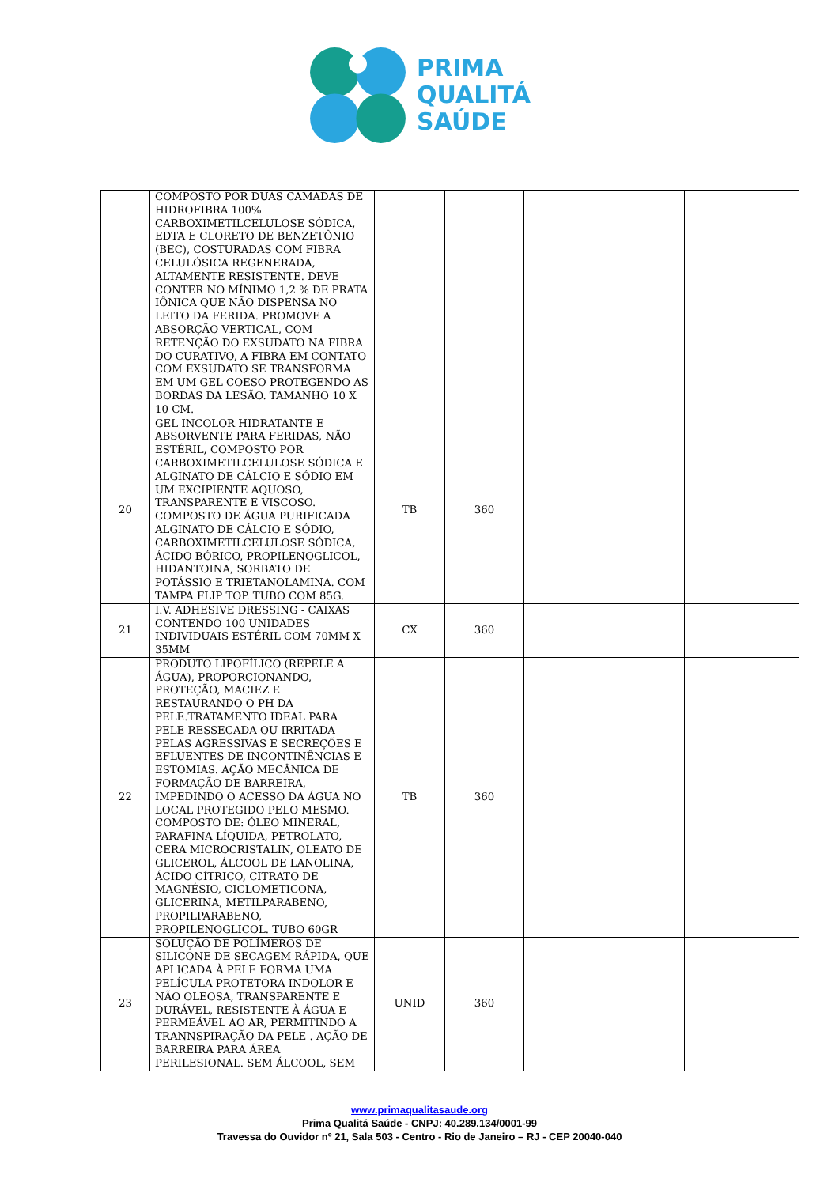PRIMA
QUALITÁ
SAÚDE
| | COMPOSTO POR DUAS CAMADAS DE HIDROFIBRA 100% CARBOXIMETILCELULOSE SÓDICA, EDTA E CLORETO DE BENZETÔNIO (BEC), COSTURADAS COM FIBRA CELULÓSICA REGENERADA, ALTAMENTE RESISTENTE. DEVE CONTER NO MÍNIMO 1,2 % DE PRATA IÔNICA QUE NÃO DISPENSA NO LEITO DA FERIDA. PROMOVE A ABSORÇÃO VERTICAL, COM RETENÇÃO DO EXSUDATO NA FIBRA DO CURATIVO, A FIBRA EM CONTATO COM EXSUDATO SE TRANSFORMA EM UM GEL COESO PROTEGENDO AS BORDAS DA LESÃO. TAMANHO 10 X 10 CM. | | | | | |
| 20 | GEL INCOLOR HIDRATANTE E ABSORVENTE PARA FERIDAS, NÃO ESTÉRIL, COMPOSTO POR CARBOXIMETILCELULOSE SÓDICA E ALGINATO DE CÁLCIO E SÓDIO EM UM EXCIPIENTE AQUOSO, TRANSPARENTE E VISCOSO. COMPOSTO DE ÁGUA PURIFICADA ALGINATO DE CÁLCIO E SÓDIO, CARBOXIMETILCELULOSE SÓDICA, ÁCIDO BÓRICO, PROPILENOGLICOL, HIDANTOINA, SORBATO DE POTÁSSIO E TRIETANOLAMINA. COM TAMPA FLIP TOP. TUBO COM 85G. | TB | 360 | | | |
| 21 | I.V. ADHESIVE DRESSING - CAIXAS CONTENDO 100 UNIDADES INDIVIDUAIS ESTÉRIL COM 70MM X 35MM | CX | 360 | | | |
| 22 | PRODUTO LIPOFÍLICO (REPELE A ÁGUA), PROPORCIONANDO, PROTEÇÃO, MACIEZ E RESTAURANDO O PH DA PELE.TRATAMENTO IDEAL PARA PELE RESSECADA OU IRRITADA PELAS AGRESSIVAS E SECREÇÕES E EFLUENTES DE INCONTINÊNCIAS E ESTOMIAS. AÇÃO MECÂNICA DE FORMAÇÃO DE BARREIRA, IMPEDINDO O ACESSO DA ÁGUA NO LOCAL PROTEGIDO PELO MESMO. COMPOSTO DE: ÓLEO MINERAL, PARAFINA LÍQUIDA, PETROLATO, CERA MICROCRISTALIN, OLEATO DE GLICEROL, ÁLCOOL DE LANOLINA, ÁCIDO CÍTRICO, CITRATO DE MAGNÉSIO, CICLOMETICONA, GLICERINA, METILPARABENO, PROPILPARABENO, PROPILENOGLICOL. TUBO 60GR | TB | 360 | | | |
| 23 | SOLUÇÃO DE POLÍMEROS DE SILICONE DE SECAGEM RÁPIDA, QUE APLICADA À PELE FORMA UMA PELÍCULA PROTETORA INDOLOR E NÃO OLEOSA, TRANSPARENTE E DURÁVEL, RESISTENTE À ÁGUA E PERMEÁVEL AO AR, PERMITINDO A TRANNSPIRAÇÃO DA PELE . AÇÃO DE BARREIRA PARA ÁREA PERILESIONAL. SEM ÁLCOOL, SEM | UNID | 360 | | | |
www.primaqualitasaude.org
Prima Qualitá Saúde - CNPJ: 40.289.134/0001-99
Travessa do Ouvidor nº 21, Sala 503 - Centro - Rio de Janeiro – RJ - CEP 20040-040